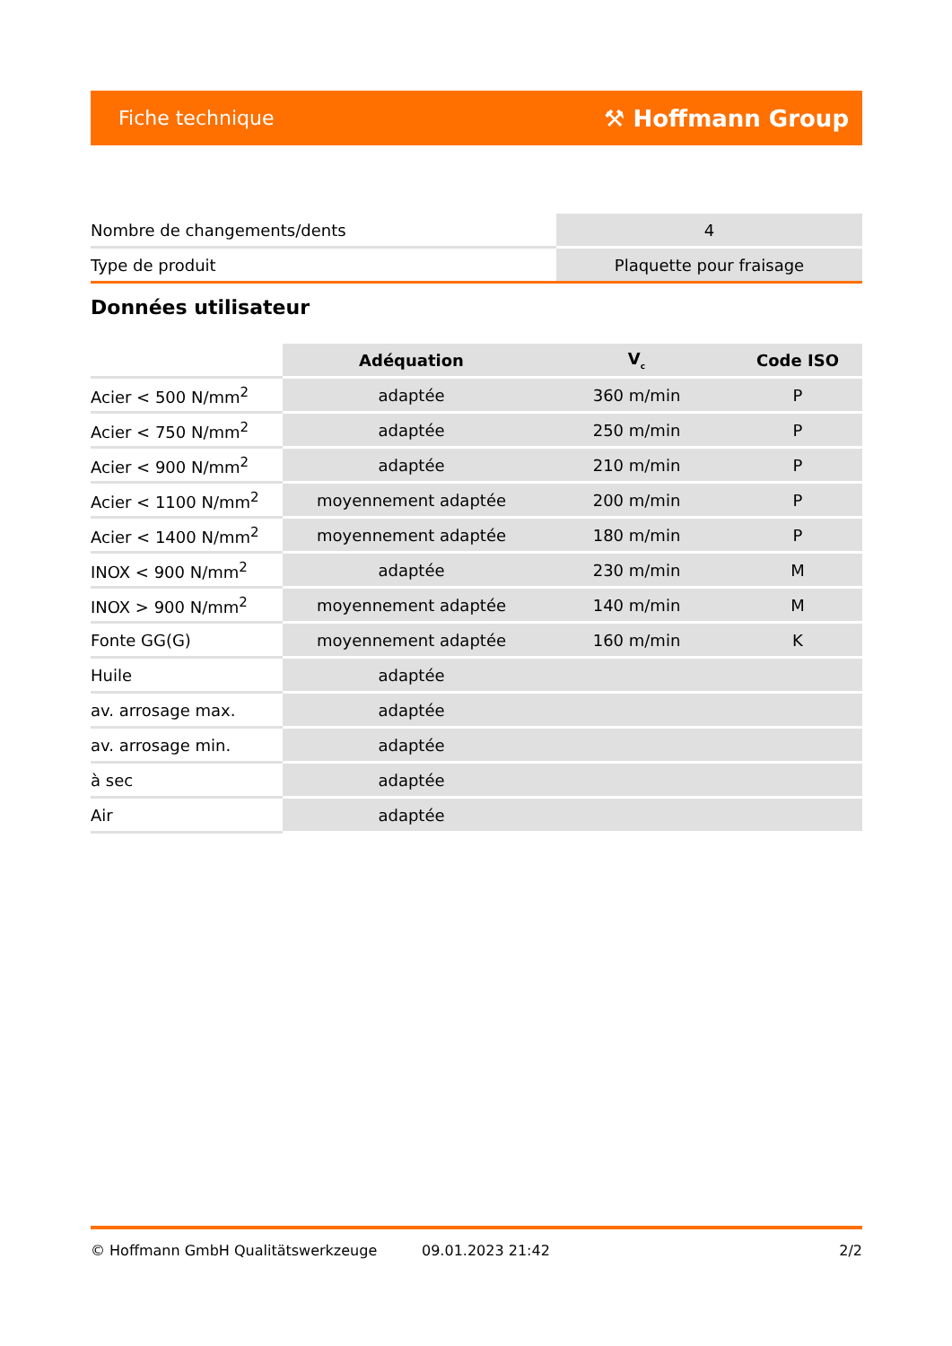Fiche technique ⚒ Hoffmann Group
| Nombre de changements/dents | 4 |
| Type de produit | Plaquette pour fraisage |
Données utilisateur
| | Adéquation | V<sub>c</sub> | Code ISO |
| --- | --- | --- | --- |
| Acier < 500 N/mm<sup>2</sup> | adaptée | 360 m/min | P |
| Acier < 750 N/mm<sup>2</sup> | adaptée | 250 m/min | P |
| Acier < 900 N/mm<sup>2</sup> | adaptée | 210 m/min | P |
| Acier < 1100 N/mm<sup>2</sup> | moyennement adaptée | 200 m/min | P |
| Acier < 1400 N/mm<sup>2</sup> | moyennement adaptée | 180 m/min | P |
| INOX < 900 N/mm<sup>2</sup> | adaptée | 230 m/min | M |
| INOX > 900 N/mm<sup>2</sup> | moyennement adaptée | 140 m/min | M |
| Fonte GG(G) | moyennement adaptée | 160 m/min | K |
| Huile | adaptée | | |
| av. arrosage max. | adaptée | | |
| av. arrosage min. | adaptée | | |
| à sec | adaptée | | |
| Air | adaptée | | |
© Hoffmann GmbH Qualitätswerkzeuge 09.01.2023 21:42 2/2